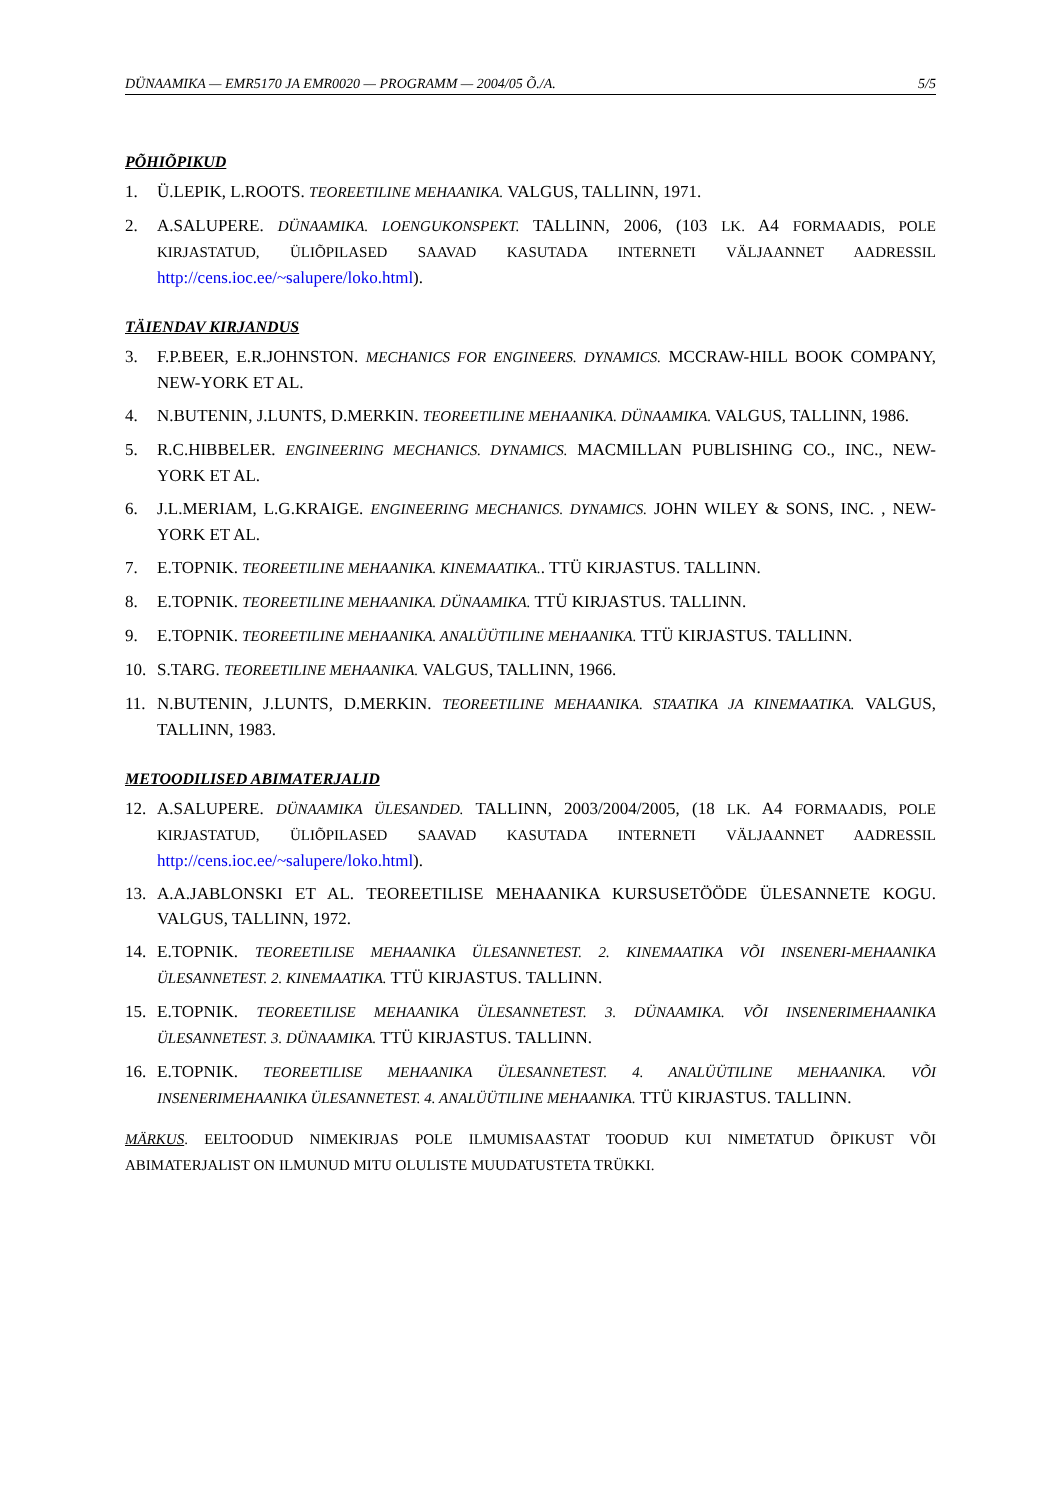DÜNAAMIKA — EMR5170 JA EMR0020 — PROGRAMM — 2004/05 Õ./A. 5/5
PÕHIÕPIKUD
1. Ü.LEPIK, L.ROOTS. TEOREETILINE MEHAANIKA. VALGUS, TALLINN, 1971.
2. A.SALUPERE. DÜNAAMIKA. LOENGUKONSPEKT. TALLINN, 2006, (103 LK. A4 FORMAADIS, POLE KIRJASTATUD, ÜLIÕPILASED SAAVAD KASUTADA INTERNETI VÄLJAANNET AADRESSIL http://cens.ioc.ee/~salupere/loko.html).
TÄIENDAV KIRJANDUS
3. F.P.BEER, E.R.JOHNSTON. MECHANICS FOR ENGINEERS. DYNAMICS. MCCRAW-HILL BOOK COMPANY, NEW-YORK ET AL.
4. N.BUTENIN, J.LUNTS, D.MERKIN. TEOREETILINE MEHAANIKA. DÜNAAMIKA. VALGUS, TALLINN, 1986.
5. R.C.HIBBELER. ENGINEERING MECHANICS. DYNAMICS. MACMILLAN PUBLISHING CO., INC., NEW-YORK ET AL.
6. J.L.MERIAM, L.G.KRAIGE. ENGINEERING MECHANICS. DYNAMICS. JOHN WILEY & SONS, INC. , NEW-YORK ET AL.
7. E.TOPNIK. TEOREETILINE MEHAANIKA. KINEMAATIKA.. TTÜ KIRJASTUS. TALLINN.
8. E.TOPNIK. TEOREETILINE MEHAANIKA. DÜNAAMIKA. TTÜ KIRJASTUS. TALLINN.
9. E.TOPNIK. TEOREETILINE MEHAANIKA. ANALÜÜTILINE MEHAANIKA. TTÜ KIRJASTUS. TALLINN.
10. S.TARG. TEOREETILINE MEHAANIKA. VALGUS, TALLINN, 1966.
11. N.BUTENIN, J.LUNTS, D.MERKIN. TEOREETILINE MEHAANIKA. STAATIKA JA KINEMAATIKA. VALGUS, TALLINN, 1983.
METOODILISED ABIMATERJALID
12. A.SALUPERE. DÜNAAMIKA ÜLESANDED. TALLINN, 2003/2004/2005, (18 LK. A4 FORMAADIS, POLE KIRJASTATUD, ÜLIÕPILASED SAAVAD KASUTADA INTERNETI VÄLJAANNET AADRESSIL http://cens.ioc.ee/~salupere/loko.html).
13. A.A.JABLONSKI ET AL. TEOREETILISE MEHAANIKA KURSUSETÖÖDE ÜLESANNETE KOGU. VALGUS, TALLINN, 1972.
14. E.TOPNIK. TEOREETILISE MEHAANIKA ÜLESANNETEST. 2. KINEMAATIKA VÕI INSENERI-MEHAANIKA ÜLESANNETEST. 2. KINEMAATIKA. TTÜ KIRJASTUS. TALLINN.
15. E.TOPNIK. TEOREETILISE MEHAANIKA ÜLESANNETEST. 3. DÜNAAMIKA. VÕI INSENERIMEHAANIKA ÜLESANNETEST. 3. DÜNAAMIKA. TTÜ KIRJASTUS. TALLINN.
16. E.TOPNIK. TEOREETILISE MEHAANIKA ÜLESANNETEST. 4. ANALÜÜTILINE MEHAANIKA. VÕI INSENERIMEHAANIKA ÜLESANNETEST. 4. ANALÜÜTILINE MEHAANIKA. TTÜ KIRJASTUS. TALLINN.
MÄRKUS. EELTOODUD NIMEKIRJAS POLE ILMUMISAASTAT TOODUD KUI NIMETATUD ÕPIKUST VÕI ABIMATERJALIST ON ILMUNUD MITU OLULISTE MUUDATUSTETA TRÜKKI.